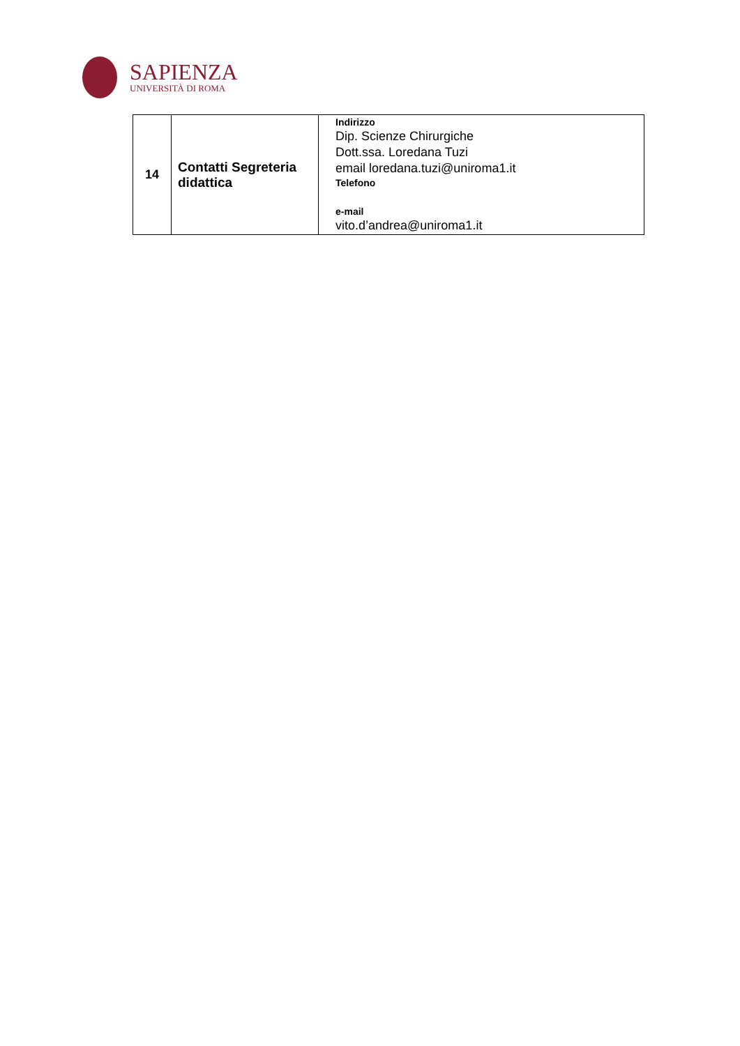SAPIENZA
UNIVERSITÀ DI ROMA
| 14 | Contatti Segreteria didattica | Indirizzo Dip. Scienze Chirurgiche Dott.ssa. Loredana Tuzi email loredana.tuzi@uniroma1.it Telefono e-mail vito.d’andrea@uniroma1.it |